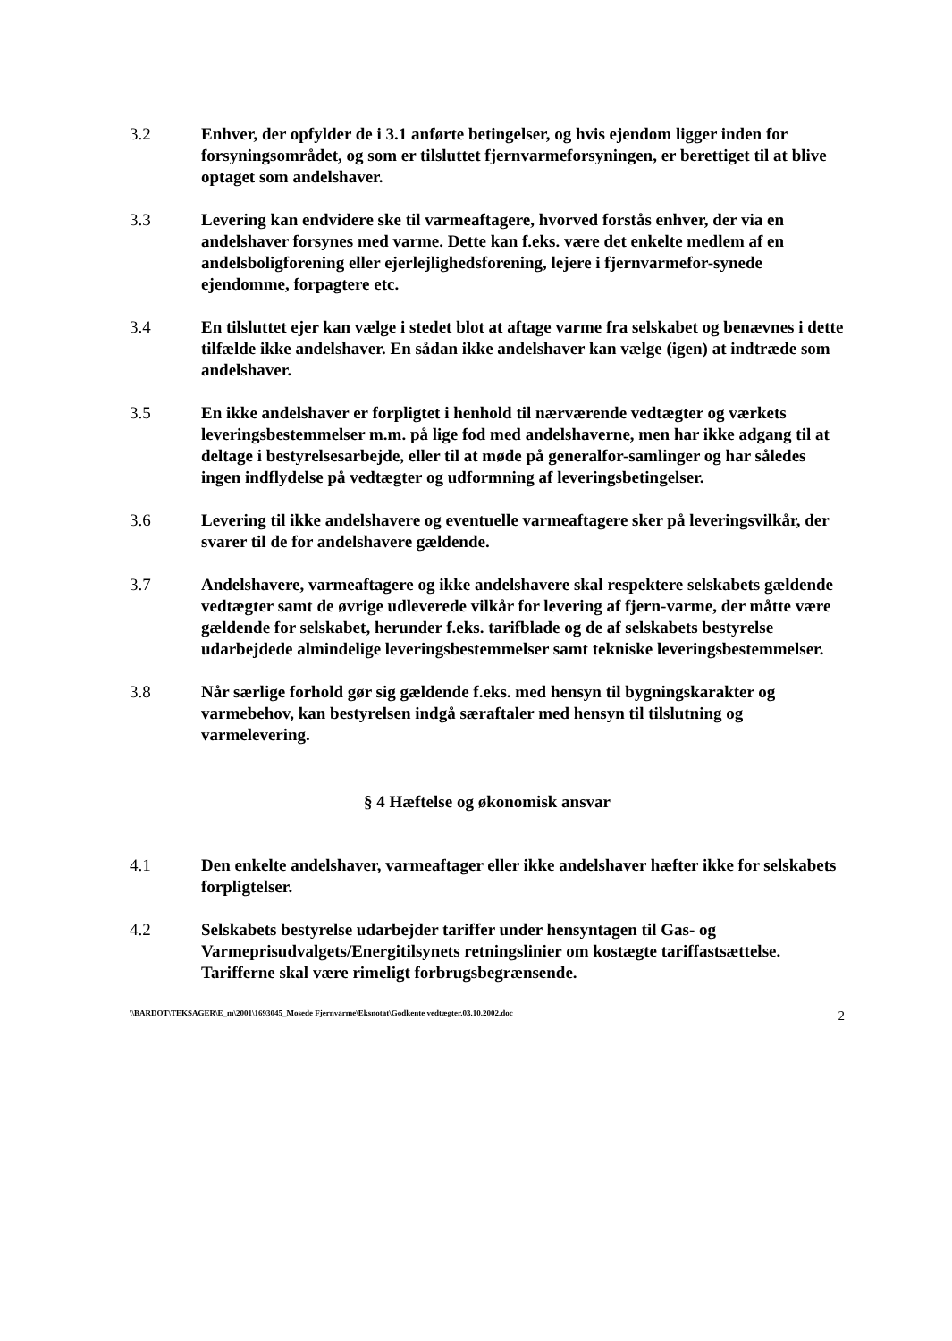3.2 Enhver, der opfylder de i 3.1 anførte betingelser, og hvis ejendom ligger inden for forsyningsområdet, og som er tilsluttet fjernvarmeforsyningen, er berettiget til at blive optaget som andelshaver.
3.3 Levering kan endvidere ske til varmeaftagere, hvorved forstås enhver, der via en andelshaver forsynes med varme. Dette kan f.eks. være det enkelte medlem af en andelsboligforening eller ejerlejlighedsforening, lejere i fjernvarmefor-synede ejendomme, forpagtere etc.
3.4 En tilsluttet ejer kan vælge i stedet blot at aftage varme fra selskabet og benævnes i dette tilfælde ikke andelshaver. En sådan ikke andelshaver kan vælge (igen) at indtræde som andelshaver.
3.5 En ikke andelshaver er forpligtet i henhold til nærværende vedtægter og værkets leveringsbestemmelser m.m. på lige fod med andelshaverne, men har ikke adgang til at deltage i bestyrelsesarbejde, eller til at møde på generalfor-samlinger og har således ingen indflydelse på vedtægter og udformning af leveringsbetingelser.
3.6 Levering til ikke andelshavere og eventuelle varmeaftagere sker på leveringsvilkår, der svarer til de for andelshavere gældende.
3.7 Andelshavere, varmeaftagere og ikke andelshavere skal respektere selskabets gældende vedtægter samt de øvrige udleverede vilkår for levering af fjern-varme, der måtte være gældende for selskabet, herunder f.eks. tarifblade og de af selskabets bestyrelse udarbejdede almindelige leveringsbestemmelser samt tekniske leveringsbestemmelser.
3.8 Når særlige forhold gør sig gældende f.eks. med hensyn til bygningskarakter og varmebehov, kan bestyrelsen indgå særaftaler med hensyn til tilslutning og varmelevering.
§ 4 Hæftelse og økonomisk ansvar
4.1 Den enkelte andelshaver, varmeaftager eller ikke andelshaver hæfter ikke for selskabets forpligtelser.
4.2 Selskabets bestyrelse udarbejder tariffer under hensyntagen til Gas- og Varmeprisudvalgets/Energitilsynets retningslinier om kostægte tariffastsættelse.
Tarifferne skal være rimeligt forbrugsbegrænsende.
\\BARDOT\TEKSAGER\E_m\2001\1693045_Mosede Fjernvarme\Eksnotat\Godkente vedtægter.03.10.2002.doc 2